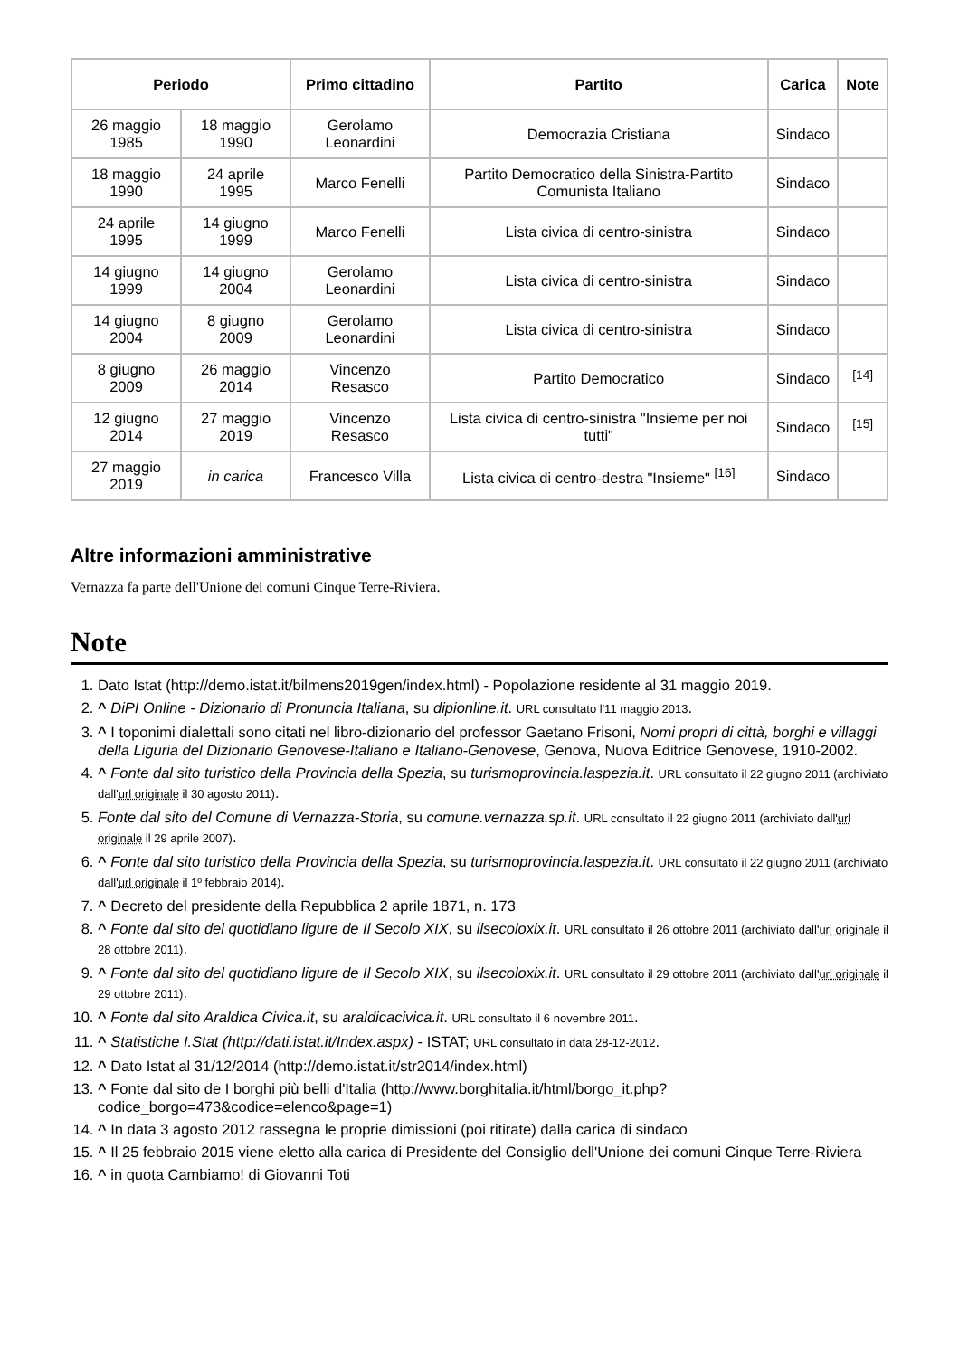| Periodo | | Primo cittadino | Partito | Carica | Note |
| --- | --- | --- | --- | --- | --- |
| 26 maggio 1985 | 18 maggio 1990 | Gerolamo Leonardini | Democrazia Cristiana | Sindaco | |
| 18 maggio 1990 | 24 aprile 1995 | Marco Fenelli | Partito Democratico della Sinistra-Partito Comunista Italiano | Sindaco | |
| 24 aprile 1995 | 14 giugno 1999 | Marco Fenelli | Lista civica di centro-sinistra | Sindaco | |
| 14 giugno 1999 | 14 giugno 2004 | Gerolamo Leonardini | Lista civica di centro-sinistra | Sindaco | |
| 14 giugno 2004 | 8 giugno 2009 | Gerolamo Leonardini | Lista civica di centro-sinistra | Sindaco | |
| 8 giugno 2009 | 26 maggio 2014 | Vincenzo Resasco | Partito Democratico | Sindaco | <sup>[14]</sup> |
| 12 giugno 2014 | 27 maggio 2019 | Vincenzo Resasco | Lista civica di centro-sinistra "Insieme per noi tutti" | Sindaco | <sup>[15]</sup> |
| 27 maggio 2019 | in carica | Francesco Villa | Lista civica di centro-destra "Insieme" <sup>[16]</sup> | Sindaco | |
Altre informazioni amministrative
Vernazza fa parte dell'Unione dei comuni Cinque Terre-Riviera.
Note
1. Dato Istat (http://demo.istat.it/bilmens2019gen/index.html) - Popolazione residente al 31 maggio 2019.
2. ^ DiPI Online - Dizionario di Pronuncia Italiana, su dipionline.it. URL consultato l'11 maggio 2013.
3. ^ I toponimi dialettali sono citati nel libro-dizionario del professor Gaetano Frisoni, Nomi propri di città, borghi e villaggi della Liguria del Dizionario Genovese-Italiano e Italiano-Genovese, Genova, Nuova Editrice Genovese, 1910-2002.
4. ^ Fonte dal sito turistico della Provincia della Spezia, su turismoprovincia.laspezia.it. URL consultato il 22 giugno 2011 (archiviato dall'url originale il 30 agosto 2011).
5. Fonte dal sito del Comune di Vernazza-Storia, su comune.vernazza.sp.it. URL consultato il 22 giugno 2011 (archiviato dall'url originale il 29 aprile 2007).
6. ^ Fonte dal sito turistico della Provincia della Spezia, su turismoprovincia.laspezia.it. URL consultato il 22 giugno 2011 (archiviato dall'url originale il 1º febbraio 2014).
7. ^ Decreto del presidente della Repubblica 2 aprile 1871, n. 173
8. ^ Fonte dal sito del quotidiano ligure de Il Secolo XIX, su ilsecoloxix.it. URL consultato il 26 ottobre 2011 (archiviato dall'url originale il 28 ottobre 2011).
9. ^ Fonte dal sito del quotidiano ligure de Il Secolo XIX, su ilsecoloxix.it. URL consultato il 29 ottobre 2011 (archiviato dall'url originale il 29 ottobre 2011).
10. ^ Fonte dal sito Araldica Civica.it, su araldicacivica.it. URL consultato il 6 novembre 2011.
11. ^ Statistiche I.Stat (http://dati.istat.it/Index.aspx) - ISTAT; URL consultato in data 28-12-2012.
12. ^ Dato Istat al 31/12/2014 (http://demo.istat.it/str2014/index.html)
13. ^ Fonte dal sito de I borghi più belli d'Italia (http://www.borghitalia.it/html/borgo_it.php?codice_borgo=473&codice=elenco&page=1)
14. ^ In data 3 agosto 2012 rassegna le proprie dimissioni (poi ritirate) dalla carica di sindaco
15. ^ Il 25 febbraio 2015 viene eletto alla carica di Presidente del Consiglio dell'Unione dei comuni Cinque Terre-Riviera
16. ^ in quota Cambiamo! di Giovanni Toti